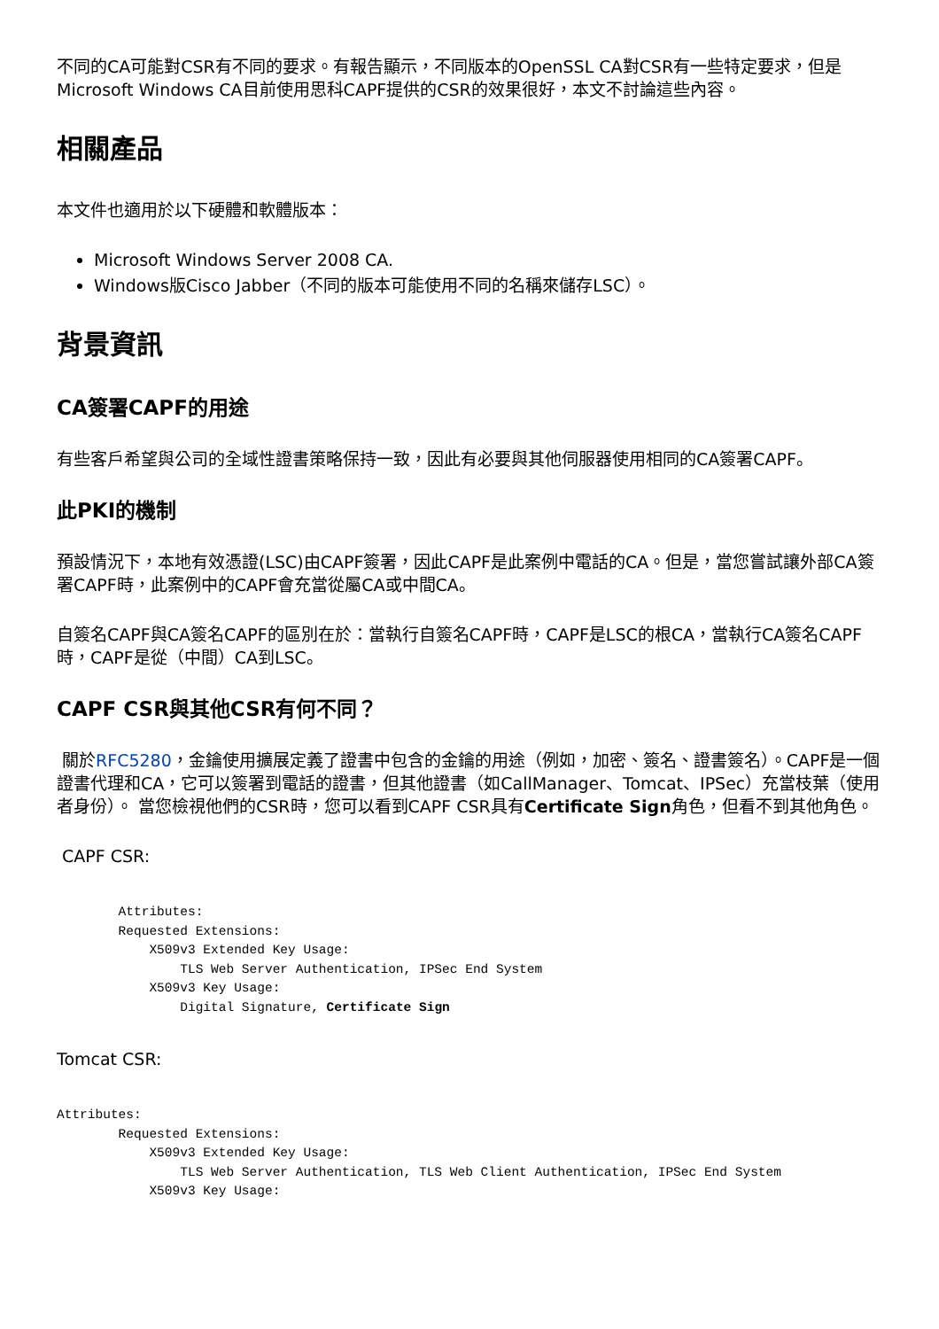不同的CA可能對CSR有不同的要求。有報告顯示，不同版本的OpenSSL CA對CSR有一些特定要求，但是Microsoft Windows CA目前使用思科CAPF提供的CSR的效果很好，本文不討論這些內容。
相關產品
本文件也適用於以下硬體和軟體版本：
Microsoft Windows Server 2008 CA.
Windows版Cisco Jabber（不同的版本可能使用不同的名稱來儲存LSC）。
背景資訊
CA簽署CAPF的用途
有些客戶希望與公司的全域性證書策略保持一致，因此有必要與其他伺服器使用相同的CA簽署CAPF。
此PKI的機制
預設情況下，本地有效憑證(LSC)由CAPF簽署，因此CAPF是此案例中電話的CA。但是，當您嘗試讓外部CA簽署CAPF時，此案例中的CAPF會充當從屬CA或中間CA。
自簽名CAPF與CA簽名CAPF的區別在於：當執行自簽名CAPF時，CAPF是LSC的根CA，當執行CA簽名CAPF時，CAPF是從（中間）CA到LSC。
CAPF CSR與其他CSR有何不同？
關於RFC5280，金鑰使用擴展定義了證書中包含的金鑰的用途（例如，加密、簽名、證書簽名）。CAPF是一個證書代理和CA，它可以簽署到電話的證書，但其他證書（如CallManager、Tomcat、IPSec）充當枝葉（使用者身份）。 當您檢視他們的CSR時，您可以看到CAPF CSR具有Certificate Sign角色，但看不到其他角色。
CAPF CSR:
        Attributes:
        Requested Extensions:
            X509v3 Extended Key Usage:
                TLS Web Server Authentication, IPSec End System
            X509v3 Key Usage:
                Digital Signature, Certificate Sign
Tomcat CSR:
Attributes:
        Requested Extensions:
            X509v3 Extended Key Usage:
                TLS Web Server Authentication, TLS Web Client Authentication, IPSec End System
            X509v3 Key Usage: